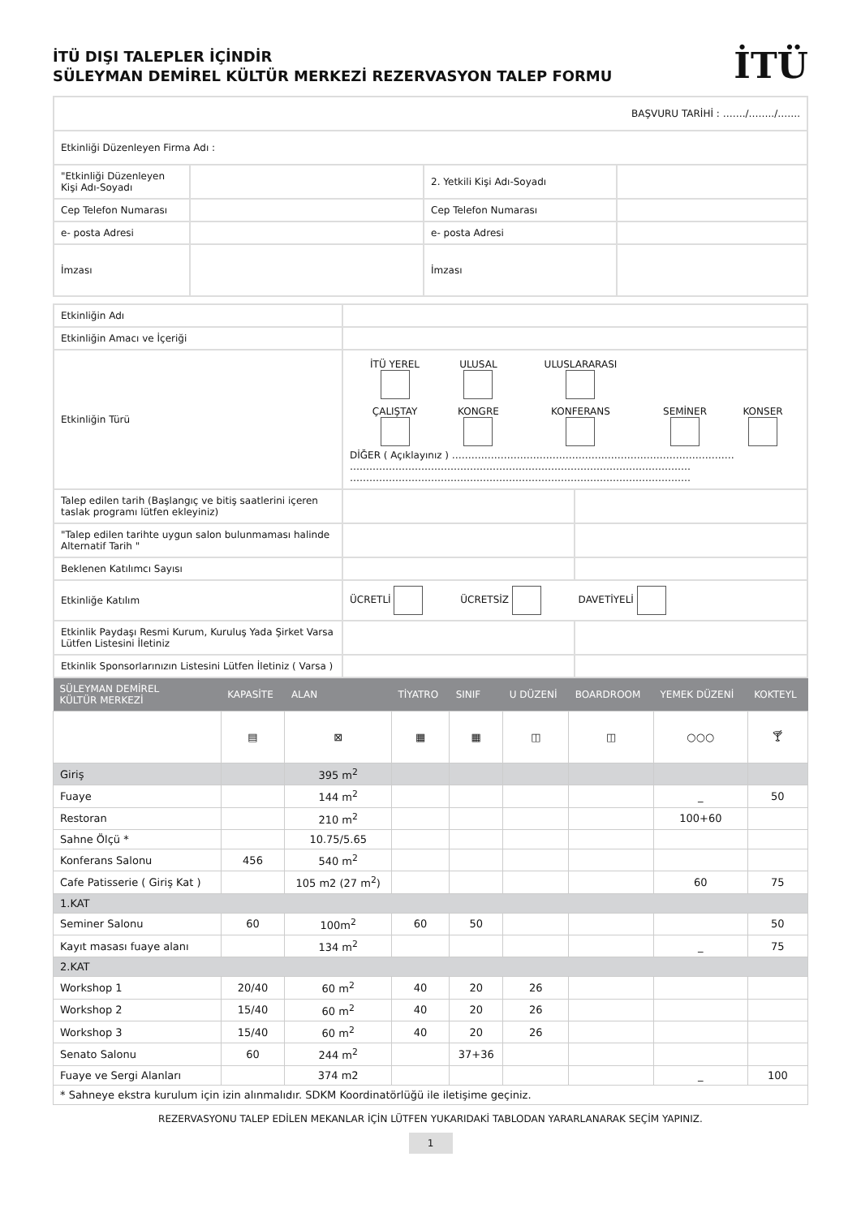İTÜ DIŞI TALEPLER İÇİNDİR
SÜLEYMAN DEMİREL KÜLTÜR MERKEZİ REZERVASYON TALEP FORMU
İTÜ
| BAŞVURU TARİHİ : ……./……../……. | | | |
| Etkinliği Düzenleyen Firma Adı : | | | |
| "Etkinliği Düzenleyen Kişi Adı-Soyadı | | 2. Yetkili Kişi Adı-Soyadı | |
| Cep Telefon Numarası | | Cep Telefon Numarası | |
| e- posta Adresi | | e- posta Adresi | |
| İmzası | | İmzası | |
| Etkinliğin Adı | | |
| Etkinliğin Amacı ve İçeriği | | |
| Etkinliğin Türü | / İTÜ YEREL / ULUSAL / ULUSLARARASI / / / / ÇALIŞTAY / KONGRE / KONFERANS / SEMİNER / KONSER / DİĞER ( Açıklayınız ) …………………………………………………………………………… …………………………………………………………………………………………… …………………………………………………………………………………………… | |
| Talep edilen tarih (Başlangıç ve bitiş saatlerini içeren taslak programı lütfen ekleyiniz) | | |
| "Talep edilen tarihte uygun salon bulunmaması halinde Alternatif Tarih " | | |
| Beklenen Katılımcı Sayısı | | |
| Etkinliğe Katılım | ÜCRETLİ ÜCRETSİZ DAVETİYELİ | |
| Etkinlik Paydaşı Resmi Kurum, Kuruluş Yada Şirket Varsa Lütfen Listesini İletiniz | | |
| Etkinlik Sponsorlarınızın Listesini Lütfen İletiniz ( Varsa ) | | |
| SÜLEYMAN DEMİREL KÜLTÜR MERKEZİ | KAPASİTE | ALAN | TİYATRO | SINIF | U DÜZENİ | BOARDROOM | YEMEK DÜZENİ | KOKTEYL |
| --- | --- | --- | --- | --- | --- | --- | --- | --- |
| | ▤ | ⊠ | ▦ | ▦ | ◫ | ◫ | ○○○ | 🍸︎ |
| Giriş | | 395 m<sup>2</sup> | | | | | | |
| Fuaye | | 144 m<sup>2</sup> | | | | | _ | 50 |
| Restoran | | 210 m<sup>2</sup> | | | | | 100+60 | |
| Sahne Ölçü * | | 10.75/5.65 | | | | | | |
| Konferans Salonu | 456 | 540 m<sup>2</sup> | | | | | | |
| Cafe Patisserie ( Giriş Kat ) | | 105 m2 (27 m<sup>2</sup>) | | | | | 60 | 75 |
| 1.KAT | | | | | | | | |
| Seminer Salonu | 60 | 100m<sup>2</sup> | 60 | 50 | | | | 50 |
| Kayıt masası fuaye alanı | | 134 m<sup>2</sup> | | | | | _ | 75 |
| 2.KAT | | | | | | | | |
| Workshop 1 | 20/40 | 60 m<sup>2</sup> | 40 | 20 | 26 | | | |
| Workshop 2 | 15/40 | 60 m<sup>2</sup> | 40 | 20 | 26 | | | |
| Workshop 3 | 15/40 | 60 m<sup>2</sup> | 40 | 20 | 26 | | | |
| Senato Salonu | 60 | 244 m<sup>2</sup> | | 37+36 | | | | |
| Fuaye ve Sergi Alanları | | 374 m2 | | | | | _ | 100 |
| * Sahneye ekstra kurulum için izin alınmalıdır. SDKM Koordinatörlüğü ile iletişime geçiniz. | | | | | | | | |
REZERVASYONU TALEP EDİLEN MEKANLAR İÇİN LÜTFEN YUKARIDAKİ TABLODAN YARARLANARAK SEÇİM YAPINIZ.
1